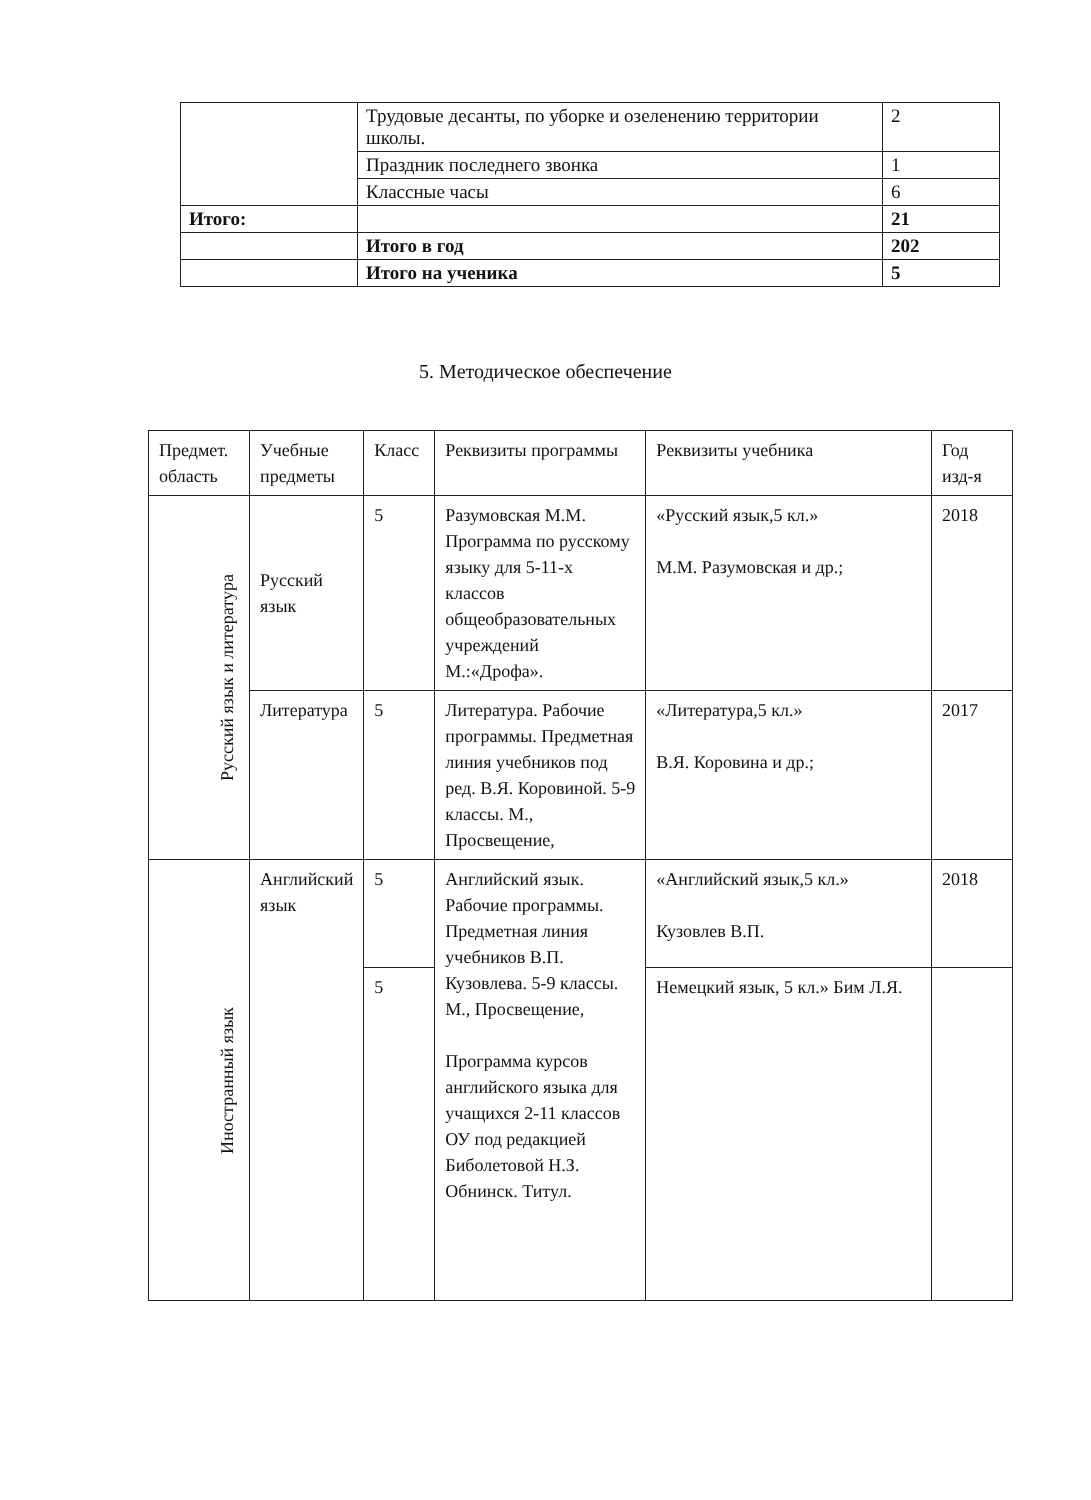| | Трудовые десанты, по уборке и озеленению территории школы. | 2 |
| | Праздник последнего звонка | 1 |
| | Классные часы | 6 |
| Итого: | | 21 |
| | Итого в год | 202 |
| | Итого на ученика | 5 |
5. Методическое обеспечение
| Предмет. область | Учебные предметы | Класс | Реквизиты программы | Реквизиты учебника | Год изд-я |
| --- | --- | --- | --- | --- | --- |
| Русский язык и литература | Русский язык | 5 | Разумовская М.М. Программа по русскому языку для 5-11-х классов общеобразовательных учреждений М.:«Дрофа». | «Русский язык,5 кл.» М.М. Разумовская и др.; | 2018 |
| | Литература | 5 | Литература. Рабочие программы. Предметная линия учебников под ред. В.Я. Коровиной. 5-9 классы. М., Просвещение, | «Литература,5 кл.» В.Я. Коровина и др.; | 2017 |
| Иностранный язык | Английский язык | 5 | Английский язык. Рабочие программы. Предметная линия учебников В.П. Кузовлева. 5-9 классы. М., Просвещение, Программа курсов английского языка для учащихся 2-11 классов ОУ под редакцией Биболетовой Н.З. Обнинск. Титул. | «Английский язык,5 кл.» Кузовлев В.П. | 2018 |
| | | 5 | | Немецкий язык, 5 кл.» Бим Л.Я. | |